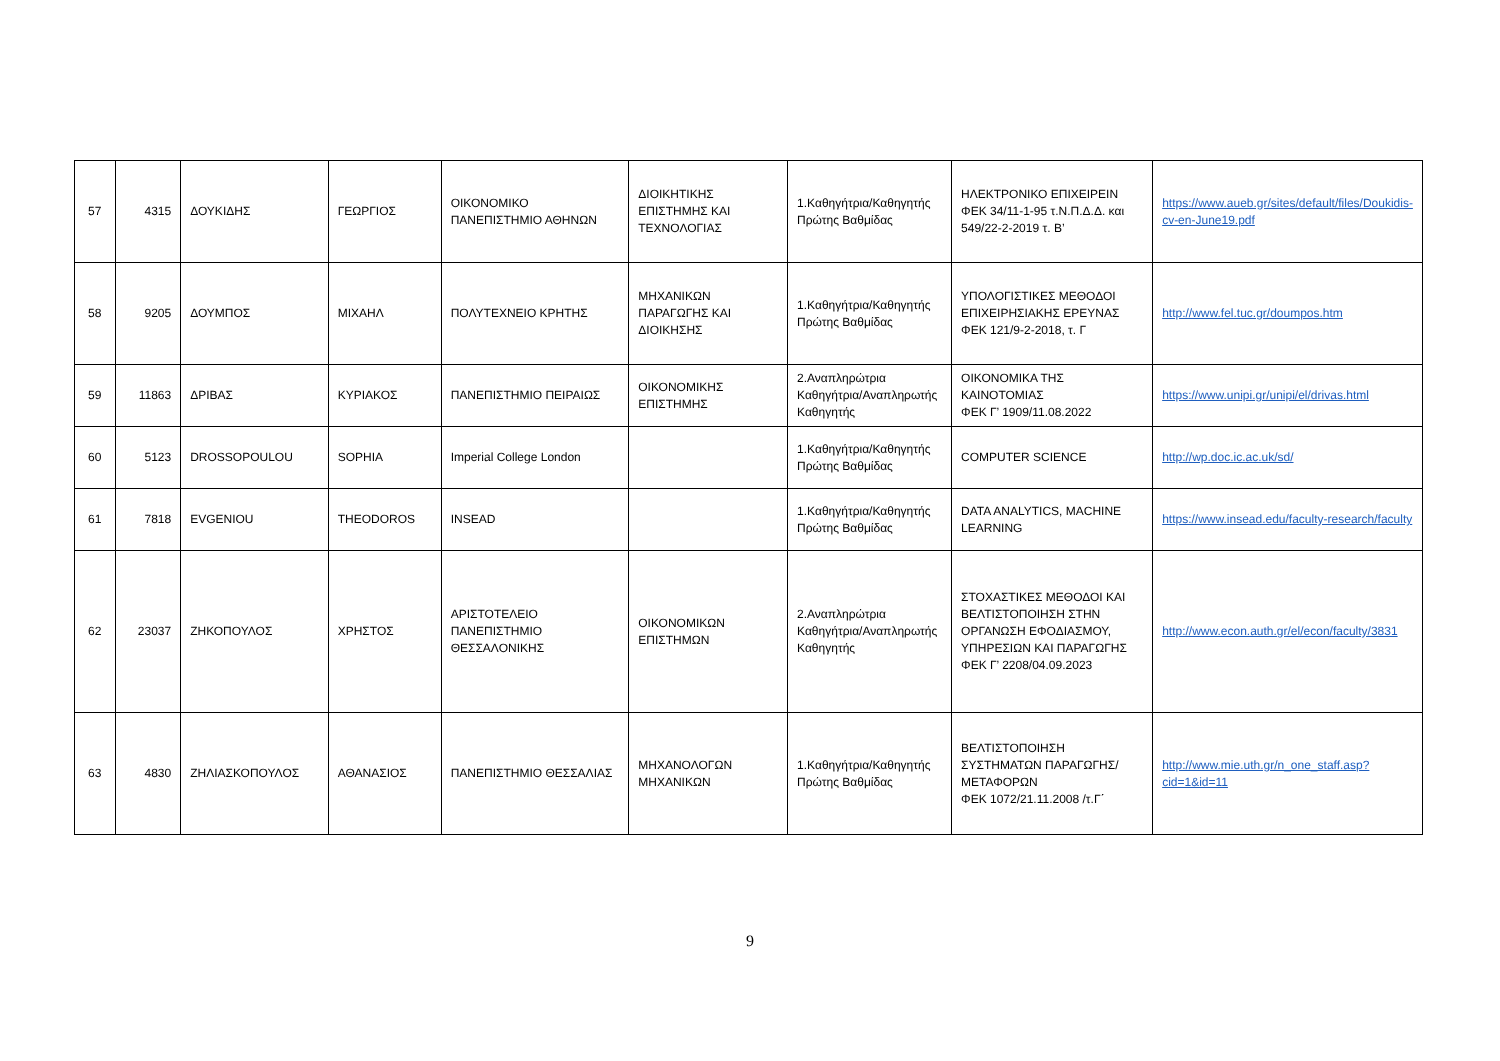| 57 | 4315 | ΔΟΥΚΙΔΗΣ | ΓΕΩΡΓΙΟΣ | ΟΙΚΟΝΟΜΙΚΟ ΠΑΝΕΠΙΣΤΗΜΙΟ ΑΘΗΝΩΝ | ΔΙΟΙΚΗΤΙΚΗΣ ΕΠΙΣΤΗΜΗΣ ΚΑΙ ΤΕΧΝΟΛΟΓΙΑΣ | 1.Καθηγήτρια/Καθηγητής Πρώτης Βαθμίδας | ΗΛΕΚΤΡΟΝΙΚΟ ΕΠΙΧΕΙΡΕΙΝ ΦΕΚ 34/11-1-95 τ.Ν.Π.Δ.Δ. και 549/22-2-2019 τ. Β’ | https://www.aueb.gr/sites/default/files/Doukidis-cv-en-June19.pdf |
| 58 | 9205 | ΔΟΥΜΠΟΣ | ΜΙΧΑΗΛ | ΠΟΛΥΤΕΧΝΕΙΟ ΚΡΗΤΗΣ | ΜΗΧΑΝΙΚΩΝ ΠΑΡΑΓΩΓΗΣ ΚΑΙ ΔΙΟΙΚΗΣΗΣ | 1.Καθηγήτρια/Καθηγητής Πρώτης Βαθμίδας | ΥΠΟΛΟΓΙΣΤΙΚΕΣ ΜΕΘΟΔΟΙ ΕΠΙΧΕΙΡΗΣΙΑΚΗΣ ΕΡΕΥΝΑΣ ΦΕΚ 121/9-2-2018, τ. Γ | http://www.fel.tuc.gr/doumpos.htm |
| 59 | 11863 | ΔΡΙΒΑΣ | ΚΥΡΙΑΚΟΣ | ΠΑΝΕΠΙΣΤΗΜΙΟ ΠΕΙΡΑΙΩΣ | ΟΙΚΟΝΟΜΙΚΗΣ ΕΠΙΣΤΗΜΗΣ | 2.Αναπληρώτρια Καθηγήτρια/Αναπληρωτής Καθηγητής | ΟΙΚΟΝΟΜΙΚΑ ΤΗΣ ΚΑΙΝΟΤΟΜΙΑΣ ΦΕΚ Γ’ 1909/11.08.2022 | https://www.unipi.gr/unipi/el/drivas.html |
| 60 | 5123 | DROSSOPOULOU | SOPHIA | Imperial College London | | 1.Καθηγήτρια/Καθηγητής Πρώτης Βαθμίδας | COMPUTER SCIENCE | http://wp.doc.ic.ac.uk/sd/ |
| 61 | 7818 | EVGENIOU | THEODOROS | INSEAD | | 1.Καθηγήτρια/Καθηγητής Πρώτης Βαθμίδας | DATA ANALYTICS, MACHINE LEARNING | https://www.insead.edu/faculty-research/faculty |
| 62 | 23037 | ΖΗΚΟΠΟΥΛΟΣ | ΧΡΗΣΤΟΣ | ΑΡΙΣΤΟΤΕΛΕΙΟ ΠΑΝΕΠΙΣΤΗΜΙΟ ΘΕΣΣΑΛΟΝΙΚΗΣ | ΟΙΚΟΝΟΜΙΚΩΝ ΕΠΙΣΤΗΜΩΝ | 2.Αναπληρώτρια Καθηγήτρια/Αναπληρωτής Καθηγητής | ΣΤΟΧΑΣΤΙΚΕΣ ΜΕΘΟΔΟΙ ΚΑΙ ΒΕΛΤΙΣΤΟΠΟΙΗΣΗ ΣΤΗΝ ΟΡΓΑΝΩΣΗ ΕΦΟΔΙΑΣΜΟΥ, ΥΠΗΡΕΣΙΩΝ ΚΑΙ ΠΑΡΑΓΩΓΗΣ ΦΕΚ Γ’ 2208/04.09.2023 | http://www.econ.auth.gr/el/econ/faculty/3831 |
| 63 | 4830 | ΖΗΛΙΑΣΚΟΠΟΥΛΟΣ | ΑΘΑΝΑΣΙΟΣ | ΠΑΝΕΠΙΣΤΗΜΙΟ ΘΕΣΣΑΛΙΑΣ | ΜΗΧΑΝΟΛΟΓΩΝ ΜΗΧΑΝΙΚΩΝ | 1.Καθηγήτρια/Καθηγητής Πρώτης Βαθμίδας | ΒΕΛΤΙΣΤΟΠΟΙΗΣΗ ΣΥΣΤΗΜΑΤΩΝ ΠΑΡΑΓΩΓΗΣ/ΜΕΤΑΦΟΡΩΝ ΦΕΚ 1072/21.11.2008 /τ.Γ΄ | http://www.mie.uth.gr/n_one_staff.asp?cid=1&id=11 |
9